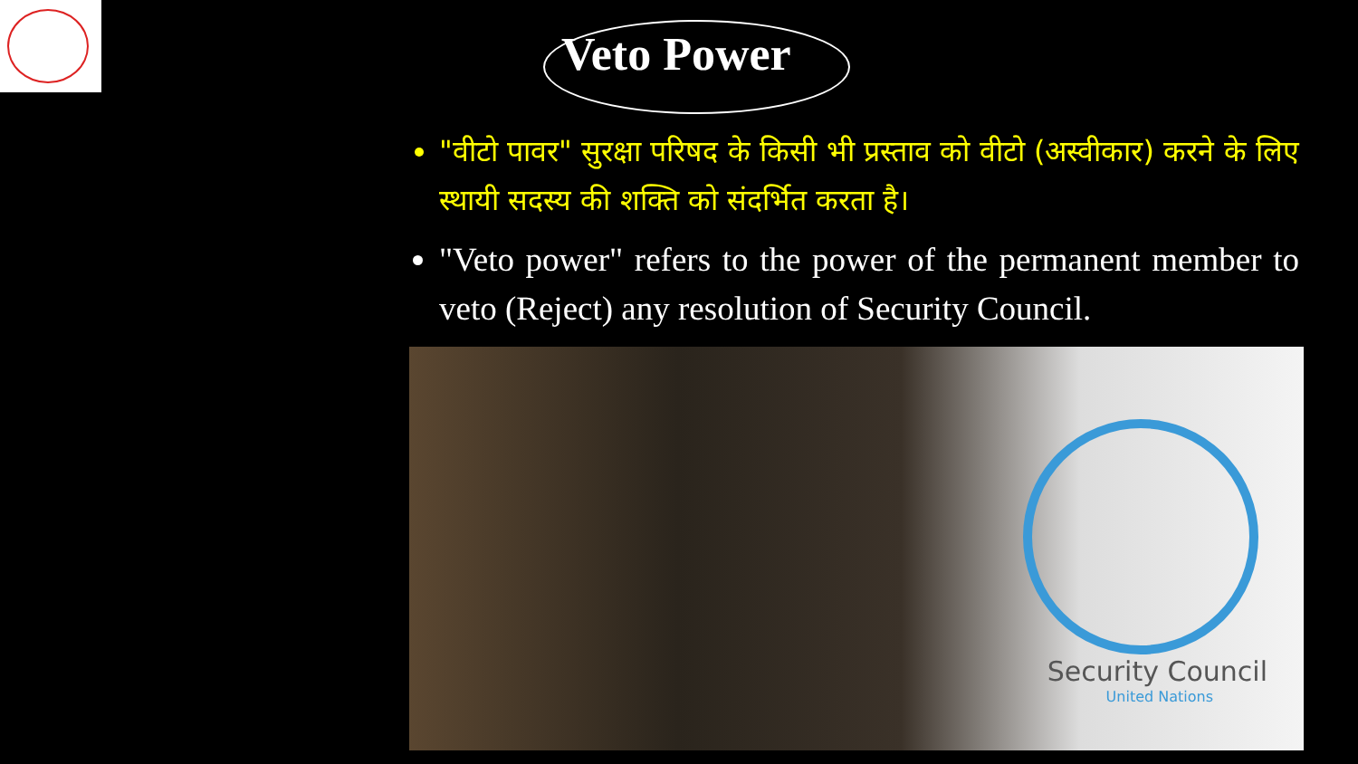Veto Power
"वीटो पावर" सुरक्षा परिषद के किसी भी प्रस्ताव को वीटो (अस्वीकार) करने के लिए स्थायी सदस्य की शक्ति को संदर्भित करता है।
"Veto power" refers to the power of the permanent member to veto (Reject) any resolution of Security Council.
Security Council
United Nations